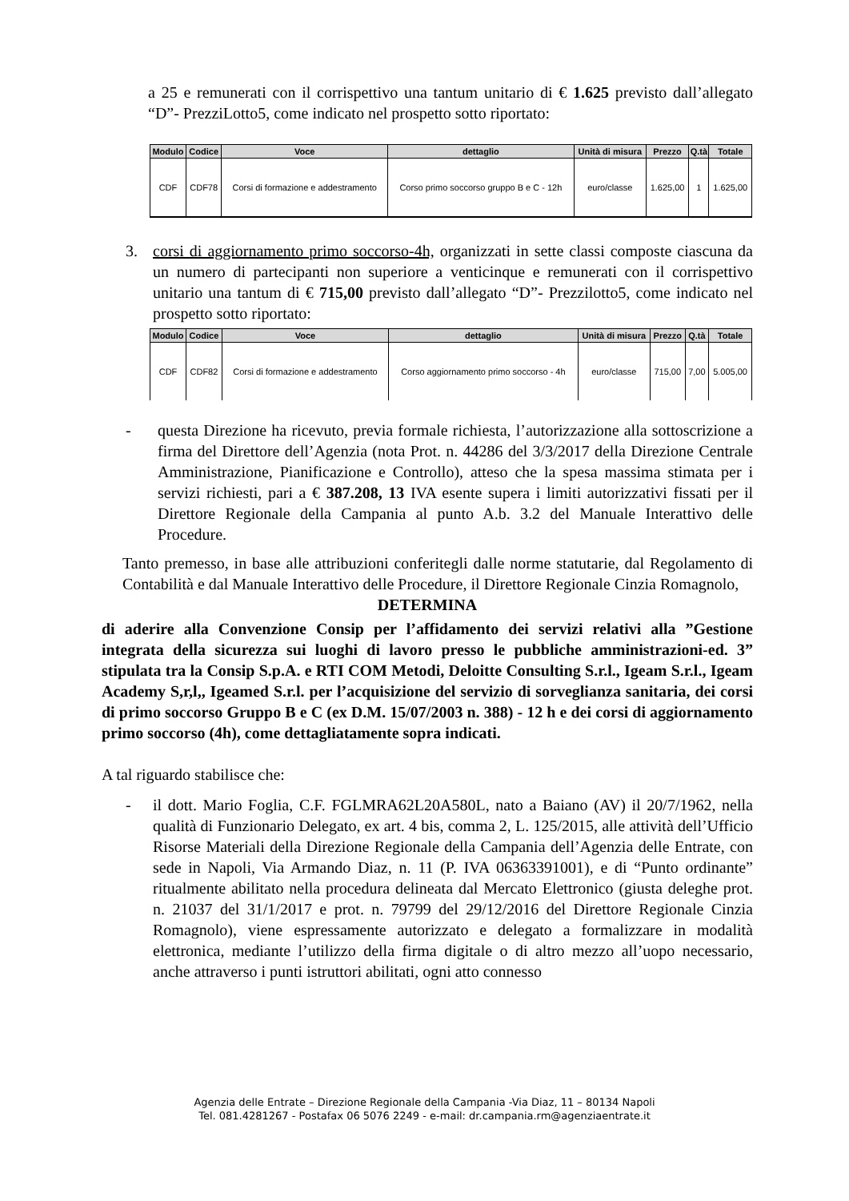a 25 e remunerati con il corrispettivo una tantum unitario di € 1.625 previsto dall’allegato “D”- PrezziLotto5, come indicato nel prospetto sotto riportato:
| Modulo | Codice | Voce | dettaglio | Unità di misura | Prezzo | Q.tà | Totale |
| --- | --- | --- | --- | --- | --- | --- | --- |
| CDF | CDF78 | Corsi di formazione e addestramento | Corso primo soccorso gruppo B e C - 12h | euro/classe | 1.625,00 | 1 | 1.625,00 |
3. corsi di aggiornamento primo soccorso-4h, organizzati in sette classi composte ciascuna da un numero di partecipanti non superiore a venticinque e remunerati con il corrispettivo unitario una tantum di € 715,00 previsto dall’allegato “D”- Prezzilotto5, come indicato nel prospetto sotto riportato:
| Modulo | Codice | Voce | dettaglio | Unità di misura | Prezzo | Q.tà | Totale |
| --- | --- | --- | --- | --- | --- | --- | --- |
| CDF | CDF82 | Corsi di formazione e addestramento | Corso aggiornamento primo soccorso - 4h | euro/classe | 715,00 | 7,00 | 5.005,00 |
- questa Direzione ha ricevuto, previa formale richiesta, l’autorizzazione alla sottoscrizione a firma del Direttore dell’Agenzia (nota Prot. n. 44286 del 3/3/2017 della Direzione Centrale Amministrazione, Pianificazione e Controllo), atteso che la spesa massima stimata per i servizi richiesti, pari a € 387.208, 13 IVA esente supera i limiti autorizzativi fissati per il Direttore Regionale della Campania al punto A.b. 3.2 del Manuale Interattivo delle Procedure.
Tanto premesso, in base alle attribuzioni conferitegli dalle norme statutarie, dal Regolamento di Contabilità e dal Manuale Interattivo delle Procedure, il Direttore Regionale Cinzia Romagnolo,
DETERMINA
di aderire alla Convenzione Consip per l’affidamento dei servizi relativi alla ”Gestione integrata della sicurezza sui luoghi di lavoro presso le pubbliche amministrazioni-ed. 3” stipulata tra la Consip S.p.A. e RTI COM Metodi, Deloitte Consulting S.r.l., Igeam S.r.l., Igeam Academy S,r,l,, Igeamed S.r.l. per l’acquisizione del servizio di sorveglianza sanitaria, dei corsi di primo soccorso Gruppo B e C (ex D.M. 15/07/2003 n. 388) - 12 h e dei corsi di aggiornamento primo soccorso (4h), come dettagliatamente sopra indicati.
A tal riguardo stabilisce che:
- il dott. Mario Foglia, C.F. FGLMRA62L20A580L, nato a Baiano (AV) il 20/7/1962, nella qualità di Funzionario Delegato, ex art. 4 bis, comma 2, L. 125/2015, alle attività dell’Ufficio Risorse Materiali della Direzione Regionale della Campania dell’Agenzia delle Entrate, con sede in Napoli, Via Armando Diaz, n. 11 (P. IVA 06363391001), e di “Punto ordinante” ritualmente abilitato nella procedura delineata dal Mercato Elettronico (giusta deleghe prot. n. 21037 del 31/1/2017 e prot. n. 79799 del 29/12/2016 del Direttore Regionale Cinzia Romagnolo), viene espressamente autorizzato e delegato a formalizzare in modalità elettronica, mediante l’utilizzo della firma digitale o di altro mezzo all’uopo necessario, anche attraverso i punti istruttori abilitati, ogni atto connesso
Agenzia delle Entrate – Direzione Regionale della Campania -Via Diaz, 11 – 80134 Napoli
Tel. 081.4281267 - Postafax 06 5076 2249 - e-mail: dr.campania.rm@agenziaentrate.it